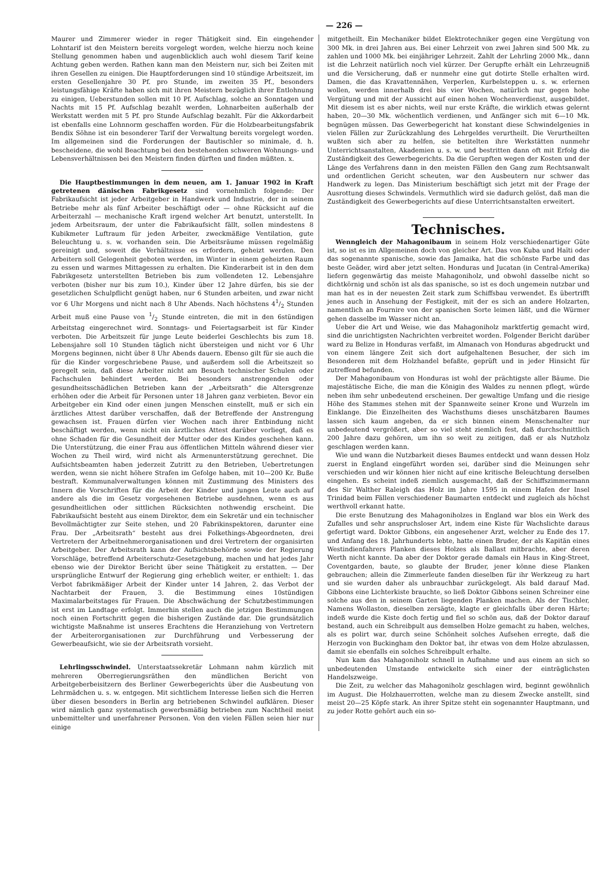— 226 —
Maurer und Zimmerer wieder in reger Thätigkeit sind. Ein eingehender Lohntarif ist den Meistern bereits vorgelegt worden, welche hierzu noch keine Stellung genommen haben und augenblicklich auch wohl diesem Tarif keine Achtung geben werden. Rathen kann man den Meistern nur, sich bei Zeiten mit ihren Gesellen zu einigen. Die Hauptforderungen sind 10 stündige Arbeitszeit, im ersten Gesellenjahre 30 Pf. pro Stunde, im zweiten 35 Pf., besonders leistungsfähige Kräfte haben sich mit ihren Meistern bezüglich ihrer Entlohnung zu einigen, Ueberstunden sollen mit 10 Pf. Aufschlag, solche an Sonntagen und Nachts mit 15 Pf. Aufschlag bezahlt werden, Lohnarbeiten außerhalb der Werkstatt werden mit 5 Pf. pro Stunde Aufschlag bezahlt. Für die Akkordarbeit ist ebenfalls eine Lohnnorm geschaffen worden. Für die Holzbearbeitungsfabrik Bendix Söhne ist ein besonderer Tarif der Verwaltung bereits vorgelegt worden. Im allgemeinen sind die Forderungen der Bautischler so minimale, d. h. bescheidene, die wohl Beachtung bei den bestehenden schweren Wohnungs- und Lebensverhältnissen bei den Meistern finden dürften und finden müßten. x.
Die Hauptbestimmungen in dem neuen, am 1. Januar 1902 in Kraft getretenen dänischen Fabrikgesetz sind vornehmlich folgende: Der Fabrikaufsicht ist jeder Arbeitgeber in Handwerk und Industrie, der in seinem Betriebe mehr als fünf Arbeiter beschäftigt oder — ohne Rücksicht auf die Arbeiterzahl — mechanische Kraft irgend welcher Art benutzt, unterstellt. In jedem Arbeitsraum, der unter die Fabrikaufsicht fällt, sollen mindestens 8 Kubikmeter Luftraum für jeden Arbeiter, zweckmäßige Ventilation, gute Beleuchtung u. s. w. vorhanden sein. Die Arbeitsräume müssen regelmäßig gereinigt und, soweit die Verhältnisse es erfordern, geheizt werden. Den Arbeitern soll Gelegenheit geboten werden, im Winter in einem geheizten Raum zu essen und warmes Mittagessen zu erhalten. Die Kinderarbeit ist in den dem Fabrikgesetz unterstellten Betrieben bis zum vollendeten 12. Lebensjahre verboten (bisher nur bis zum 10.), Kinder über 12 Jahre dürfen, bis sie der gesetzlichen Schulpflicht genügt haben, nur 6 Stunden arbeiten, und zwar nicht vor 6 Uhr Morgens und nicht nach 8 Uhr Abends. Nach höchstens 41/2 Stunden Arbeit muß eine Pause von 1/2 Stunde eintreten, die mit in den 6stündigen Arbeitstag eingerechnet wird. Sonntags- und Feiertagsarbeit ist für Kinder verboten. Die Arbeitszeit für junge Leute beiderlei Geschlechts bis zum 18. Lebensjahre soll 10 Stunden täglich nicht übersteigen und nicht vor 6 Uhr Morgens beginnen, nicht über 8 Uhr Abends dauern. Ebenso gilt für sie auch die für die Kinder vorgeschriebene Pause, und außerdem soll die Arbeitszeit so geregelt sein, daß diese Arbeiter nicht am Besuch technischer Schulen oder Fachschulen behindert werden. Bei besonders anstrengenden oder gesundheitsschädlichen Betrieben kann der „Arbeitsrath“ die Altersgrenze erhöhen oder die Arbeit für Personen unter 18 Jahren ganz verbieten. Bevor ein Arbeitgeber ein Kind oder einen jungen Menschen einstellt, muß er sich ein ärztliches Attest darüber verschaffen, daß der Betreffende der Anstrengung gewachsen ist. Frauen dürfen vier Wochen nach ihrer Entbindung nicht beschäftigt werden, wenn nicht ein ärztliches Attest darüber vorliegt, daß es ohne Schaden für die Gesundheit der Mutter oder des Kindes geschehen kann. Die Unterstützung, die einer Frau aus öffentlichen Mitteln während dieser vier Wochen zu Theil wird, wird nicht als Armenunterstützung gerechnet. Die Aufsichtsbeamten haben jederzeit Zutritt zu den Betrieben, Uebertretungen werden, wenn sie nicht höhere Strafen im Gefolge haben, mit 10—200 Kr. Buße bestraft. Kommunalverwaltungen können mit Zustimmung des Ministers des Innern die Vorschriften für die Arbeit der Kinder und jungen Leute auch auf andere als die im Gesetz vorgesehenen Betriebe ausdehnen, wenn es aus gesundheitlichen oder sittlichen Rücksichten nothwendig erscheint. Die Fabrikaufsicht besteht aus einem Direktor, dem ein Sekretär und ein technischer Bevollmächtigter zur Seite stehen, und 20 Fabrikinspektoren, darunter eine Frau. Der „Arbeitsrath“ besteht aus drei Folkethings-Abgeordneten, drei Vertretern der Arbeitnehmerorganisationen und drei Vertretern der organisirten Arbeitgeber. Der Arbeitsrath kann der Aufsichtsbehörde sowie der Regierung Vorschläge, betreffend Arbeiterschutz-Gesetzgebung, machen und hat jedes Jahr ebenso wie der Direktor Bericht über seine Thätigkeit zu erstatten. — Der ursprüngliche Entwurf der Regierung ging erheblich weiter, er enthielt: 1. das Verbot fabrikmäßiger Arbeit der Kinder unter 14 Jahren, 2. das Verbot der Nachtarbeit der Frauen, 3. die Bestimmung eines 10stündigen Maximalarbeitstages für Frauen. Die Abschwächung der Schutzbestimmungen ist erst im Landtage erfolgt. Immerhin stellen auch die jetzigen Bestimmungen noch einen Fortschritt gegen die bisherigen Zustände dar. Die grundsätzlich wichtigste Maßnahme ist unseres Erachtens die Heranziehung von Vertretern der Arbeiterorganisationen zur Durchführung und Verbesserung der Gewerbeaufsicht, wie sie der Arbeitsrath vorsieht.
Lehrlingsschwindel. Unterstaatssekretär Lohmann nahm kürzlich mit mehreren Oberregierungsräthen den mündlichen Bericht von Arbeitgeberbeisitzern des Berliner Gewerbegerichts über die Ausbeutung von Lehrmädchen u. s. w. entgegen. Mit sichtlichem Interesse ließen sich die Herren über diesen besonders in Berlin arg betriebenen Schwindel aufklären. Dieser wird nämlich ganz systematisch gewerbsmäßig betrieben zum Nachtheil meist unbemittelter und unerfahrener Personen. Von den vielen Fällen seien hier nur einige
mitgetheilt. Ein Mechaniker bildet Elektrotechniker gegen eine Vergütung von 300 Mk. in drei Jahren aus. Bei einer Lehrzeit von zwei Jahren sind 500 Mk. zu zahlen und 1000 Mk. bei einjähriger Lehrzeit. Zahlt der Lehrling 2000 Mk., dann ist die Lehrzeit natürlich noch viel kürzer. Der Gerupfte erhält ein Lehrzeugniß und die Versicherung, daß er nunmehr eine gut dotirte Stelle erhalten wird. Damen, die das Kravattennähen, Verperlen, Kurbelsteppen u. s. w. erlernen wollen, werden innerhalb drei bis vier Wochen, natürlich nur gegen hohe Vergütung und mit der Aussicht auf einen hohen Wochenverdienst, ausgebildet. Mit diesem ist es aber nichts, weil nur erste Kräfte, die wirklich etwas gelernt haben, 20—30 Mk. wöchentlich verdienen, und Anfänger sich mit 6—10 Mk. begnügen müssen. Das Gewerbegericht hat konstant diese Schwindelgenies in vielen Fällen zur Zurückzahlung des Lehrgeldes verurtheilt. Die Verurtheilten wußten sich aber zu helfen, sie betitelten ihre Werkstätten nunmehr Unterrichtsanstalten, Akademien u. s. w. und bestritten dann oft mit Erfolg die Zuständigkeit des Gewerbegerichts. Da die Gerupften wegen der Kosten und der Länge des Verfahrens dann in den meisten Fällen den Gang zum Rechtsanwalt und ordentlichen Gericht scheuten, war den Ausbeutern nur schwer das Handwerk zu legen. Das Ministerium beschäftigt sich jetzt mit der Frage der Ausrottung dieses Schwindels. Vermuthlich wird sie dadurch gelöst, daß man die Zuständigkeit des Gewerbegerichts auf diese Unterrichtsanstalten erweitert.
Technisches.
Wenngleich der Mahagonibaum in seinem Holz verschiedenartiger Güte ist, so ist es im Allgemeinen doch von gleicher Art. Das von Kuba und Haïti oder das sogenannte spanische, sowie das Jamaika, hat die schönste Farbe und das beste Geäder, wird aber jetzt selten. Honduras und Jucatan (in Central-Amerika) liefern gegenwärtig das meiste Mahagoniholz, und obwohl dasselbe nicht so dichtkörnig und schön ist als das spanische, so ist es doch ungemein nutzbar und man hat es in der neuesten Zeit stark zum Schiffsbau verwendet. Es übertrifft jenes auch in Ansehung der Festigkeit, mit der es sich an andere Holzarten, namentlich an Fournire von der spanischen Sorte leimen läßt, und die Würmer gehen dasselbe im Wasser nicht an.
Ueber die Art und Weise, wie das Mahagoniholz marktfertig gemacht wird, sind die unrichtigsten Nachrichten verbreitet worden. Folgender Bericht darüber ward zu Belize in Honduras verfaßt, im Almanach von Honduras abgedruckt und von einem längere Zeit sich dort aufgehaltenen Besucher, der sich im Besonderen mit dem Holzhandel befaßte, geprüft und in jeder Hinsicht für zutreffend befunden.
Der Mahagonibaum von Honduras ist wohl der prächtigste aller Bäume. Die majestätische Eiche, die man die Königin des Waldes zu nennen pflegt, würde neben ihm sehr unbedeutend erscheinen. Der gewaltige Umfang und die riesige Höhe des Stammes stehen mit der Spannweite seiner Krone und Wurzeln im Einklange. Die Einzelheiten des Wachsthums dieses unschätzbaren Baumes lassen sich kaum angeben, da er sich binnen einem Menschenalter nur unbedeutend vergrößert, aber so viel steht ziemlich fest, daß durchschnittlich 200 Jahre dazu gehören, um ihn so weit zu zeitigen, daß er als Nutzholz geschlagen werden kann.
Wie und wann die Nutzbarkeit dieses Baumes entdeckt und wann dessen Holz zuerst in England eingeführt worden sei, darüber sind die Meinungen sehr verschieden und wir können hier nicht auf eine kritische Beleuchtung derselben eingehen. Es scheint indeß ziemlich ausgemacht, daß der Schiffszimmermann des Sir Walther Raleigh das Holz im Jahre 1595 in einem Hafen der Insel Trinidad beim Fällen verschiedener Baumarten entdeckt und zugleich als höchst werthvoll erkannt hatte.
Die erste Benutzung des Mahagoniholzes in England war blos ein Werk des Zufalles und sehr anspruchsloser Art, indem eine Kiste für Wachslichte daraus gefertigt ward. Doktor Gibbons, ein angesehener Arzt, welcher zu Ende des 17. und Anfang des 18. Jahrhunderts lebte, hatte einen Bruder, der als Kapitän eines Westindienfahrers Planken dieses Holzes als Ballast mitbrachte, aber deren Werth nicht kannte. Da aber der Doktor gerade damals ein Haus in King-Street, Coventgarden, baute, so glaubte der Bruder, jener könne diese Planken gebrauchen; allein die Zimmerleute fanden dieselben für ihr Werkzeug zu hart und sie wurden daher als unbrauchbar zurückgelegt. Als bald darauf Mad. Gibbons eine Lichterkiste brauchte, so ließ Doktor Gibbons seinen Schreiner eine solche aus den in seinem Garten liegenden Planken machen. Als der Tischler, Namens Wollaston, dieselben zersägte, klagte er gleichfalls über deren Härte; indeß wurde die Kiste doch fertig und fiel so schön aus, daß der Doktor darauf bestand, auch ein Schreibpult aus demselben Holze gemacht zu haben, welches, als es polirt war, durch seine Schönheit solches Aufsehen erregte, daß die Herzogin von Buckingham den Doktor bat, ihr etwas von dem Holze abzulassen, damit sie ebenfalls ein solches Schreibpult erhalte.
Nun kam das Mahagoniholz schnell in Aufnahme und aus einem an sich so unbedeutenden Umstande entwickelte sich einer der einträglichsten Handelszweige.
Die Zeit, zu welcher das Mahagoniholz geschlagen wird, beginnt gewöhnlich im August. Die Holzhauerrotten, welche man zu diesem Zwecke anstellt, sind meist 20—25 Köpfe stark. An ihrer Spitze steht ein sogenannter Hauptmann, und zu jeder Rotte gehört auch ein so-